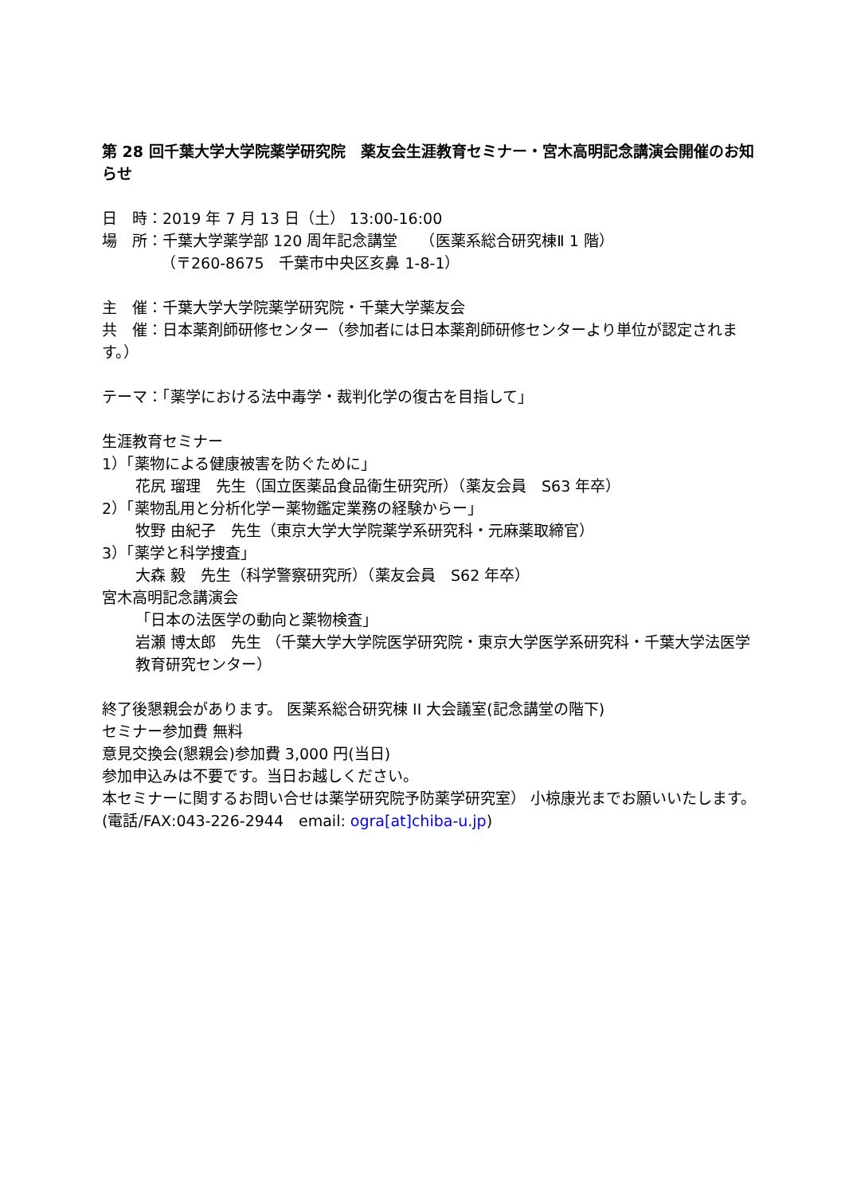第 28 回千葉大学大学院薬学研究院　薬友会生涯教育セミナー・宮木高明記念講演会開催のお知らせ
日　時：2019 年 7 月 13 日（土） 13:00-16:00
場　所：千葉大学薬学部 120 周年記念講堂　　（医薬系総合研究棟Ⅱ 1 階）
（〒260-8675　千葉市中央区亥鼻 1-8-1）
主　催：千葉大学大学院薬学研究院・千葉大学薬友会
共　催：日本薬剤師研修センター（参加者には日本薬剤師研修センターより単位が認定されます。）
テーマ：「薬学における法中毒学・裁判化学の復古を目指して」
生涯教育セミナー
1）「薬物による健康被害を防ぐために」
花尻 瑠理　先生（国立医薬品食品衛生研究所）（薬友会員　S63 年卒）
2）「薬物乱用と分析化学ー薬物鑑定業務の経験からー」
牧野 由紀子　先生（東京大学大学院薬学系研究科・元麻薬取締官）
3）「薬学と科学捜査」
大森 毅　先生（科学警察研究所）（薬友会員　S62 年卒）
宮木高明記念講演会
「日本の法医学の動向と薬物検査」
岩瀬 博太郎　先生 （千葉大学大学院医学研究院・東京大学医学系研究科・千葉大学法医学教育研究センター）
終了後懇親会があります。 医薬系総合研究棟 II 大会議室(記念講堂の階下)
セミナー参加費 無料
意見交換会(懇親会)参加費 3,000 円(当日)
参加申込みは不要です。当日お越しください。
本セミナーに関するお問い合せは薬学研究院予防薬学研究室） 小椋康光までお願いいたします。
(電話/FAX:043-226-2944　email: ogra[at]chiba-u.jp)